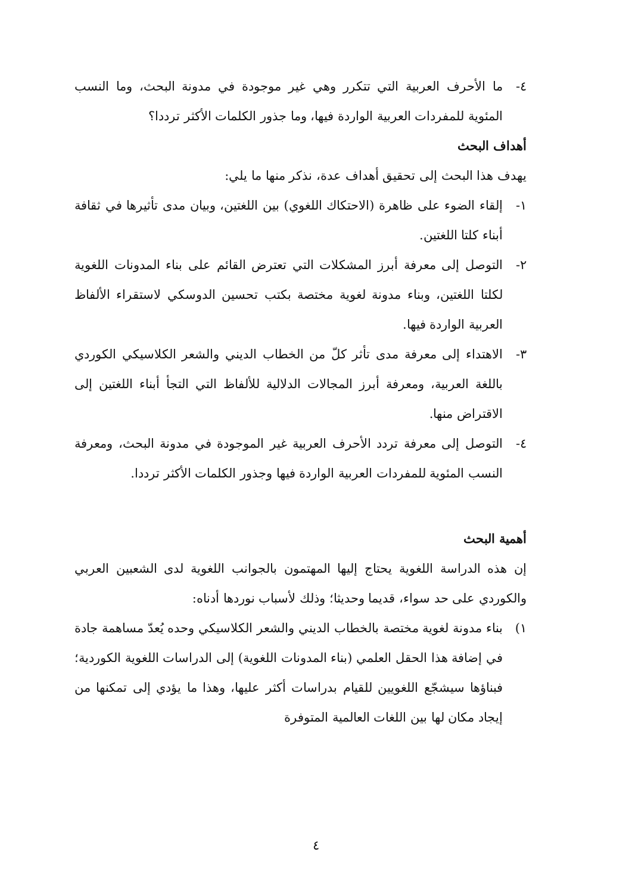٤- ما الأحرف العربية التي تتكرر وهي غير موجودة في مدونة البحث، وما النسب المئوية للمفردات العربية الواردة فيها، وما جذور الكلمات الأكثر ترددا؟
أهداف البحث
يهدف هذا البحث إلى تحقيق أهداف عدة، نذكر منها ما يلي:
١- إلقاء الضوء على ظاهرة (الاحتكاك اللغوي) بين اللغتين، وبيان مدى تأثيرها في ثقافة أبناء كلتا اللغتين.
٢- التوصل إلى معرفة أبرز المشكلات التي تعترض القائم على بناء المدونات اللغوية لكلتا اللغتين، وبناء مدونة لغوية مختصة بكتب تحسين الدوسكي لاستقراء الألفاظ العربية الواردة فيها.
٣- الاهتداء إلى معرفة مدى تأثر كلّ من الخطاب الديني والشعر الكلاسيكي الكوردي باللغة العربية، ومعرفة أبرز المجالات الدلالية للألفاظ التي التجأ أبناء اللغتين إلى الاقتراض منها.
٤- التوصل إلى معرفة تردد الأحرف العربية غير الموجودة في مدونة البحث، ومعرفة النسب المئوية للمفردات العربية الواردة فيها وجذور الكلمات الأكثر ترددا.
أهمية البحث
إن هذه الدراسة اللغوية يحتاج إليها المهتمون بالجوانب اللغوية لدى الشعبين العربي والكوردي على حد سواء، قديما وحديثا؛ وذلك لأسباب نوردها أدناه:
١) بناء مدونة لغوية مختصة بالخطاب الديني والشعر الكلاسيكي وحده يُعدّ مساهمة جادة في إضافة هذا الحقل العلمي (بناء المدونات اللغوية) إلى الدراسات اللغوية الكوردية؛ فبناؤها سيشجّع اللغويين للقيام بدراسات أكثر عليها، وهذا ما يؤدي إلى تمكنها من إيجاد مكان لها بين اللغات العالمية المتوفرة
٤